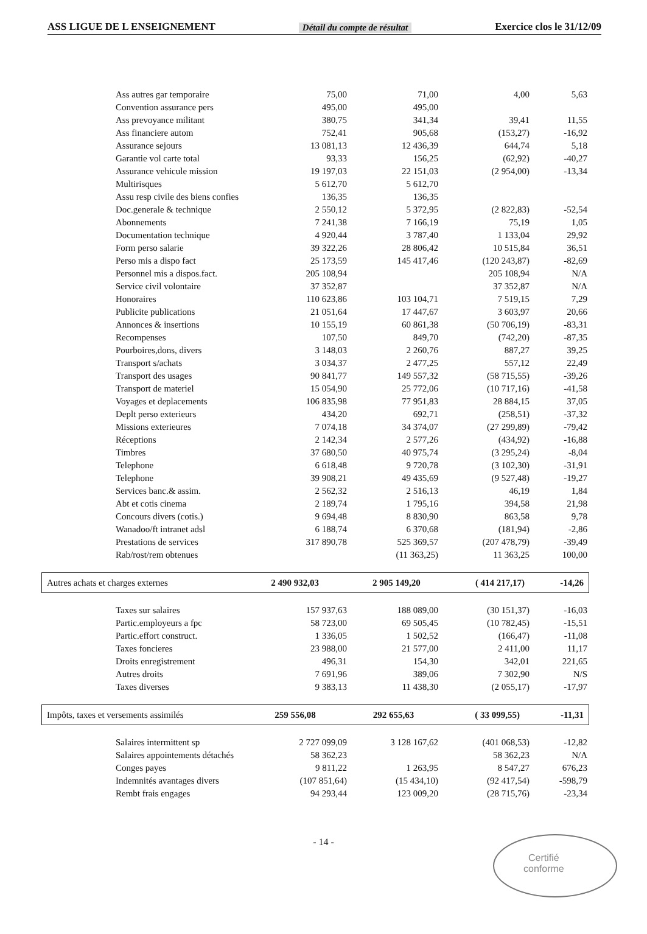ASS LIGUE DE L ENSEIGNEMENT Détail du compte de résultat Exercice clos le 31/12/09
| Ass autres gar temporaire | 75,00 | 71,00 | 4,00 | 5,63 |
| Convention assurance pers | 495,00 | 495,00 | | |
| Ass prevoyance militant | 380,75 | 341,34 | 39,41 | 11,55 |
| Ass financiere autom | 752,41 | 905,68 | (153,27) | -16,92 |
| Assurance sejours | 13 081,13 | 12 436,39 | 644,74 | 5,18 |
| Garantie vol carte total | 93,33 | 156,25 | (62,92) | -40,27 |
| Assurance vehicule mission | 19 197,03 | 22 151,03 | (2 954,00) | -13,34 |
| Multirisques | 5 612,70 | 5 612,70 | | |
| Assu resp civile des biens confies | 136,35 | 136,35 | | |
| Doc.generale & technique | 2 550,12 | 5 372,95 | (2 822,83) | -52,54 |
| Abonnements | 7 241,38 | 7 166,19 | 75,19 | 1,05 |
| Documentation technique | 4 920,44 | 3 787,40 | 1 133,04 | 29,92 |
| Form perso salarie | 39 322,26 | 28 806,42 | 10 515,84 | 36,51 |
| Perso mis a dispo fact | 25 173,59 | 145 417,46 | (120 243,87) | -82,69 |
| Personnel mis a dispos.fact. | 205 108,94 | | 205 108,94 | N/A |
| Service civil volontaire | 37 352,87 | | 37 352,87 | N/A |
| Honoraires | 110 623,86 | 103 104,71 | 7 519,15 | 7,29 |
| Publicite publications | 21 051,64 | 17 447,67 | 3 603,97 | 20,66 |
| Annonces & insertions | 10 155,19 | 60 861,38 | (50 706,19) | -83,31 |
| Recompenses | 107,50 | 849,70 | (742,20) | -87,35 |
| Pourboires,dons, divers | 3 148,03 | 2 260,76 | 887,27 | 39,25 |
| Transport s/achats | 3 034,37 | 2 477,25 | 557,12 | 22,49 |
| Transport des usages | 90 841,77 | 149 557,32 | (58 715,55) | -39,26 |
| Transport de materiel | 15 054,90 | 25 772,06 | (10 717,16) | -41,58 |
| Voyages et deplacements | 106 835,98 | 77 951,83 | 28 884,15 | 37,05 |
| Deplt perso exterieurs | 434,20 | 692,71 | (258,51) | -37,32 |
| Missions exterieures | 7 074,18 | 34 374,07 | (27 299,89) | -79,42 |
| Réceptions | 2 142,34 | 2 577,26 | (434,92) | -16,88 |
| Timbres | 37 680,50 | 40 975,74 | (3 295,24) | -8,04 |
| Telephone | 6 618,48 | 9 720,78 | (3 102,30) | -31,91 |
| Telephone | 39 908,21 | 49 435,69 | (9 527,48) | -19,27 |
| Services banc.& assim. | 2 562,32 | 2 516,13 | 46,19 | 1,84 |
| Abt et cotis cinema | 2 189,74 | 1 795,16 | 394,58 | 21,98 |
| Concours divers (cotis.) | 9 694,48 | 8 830,90 | 863,58 | 9,78 |
| Wanadoo/ft intranet adsl | 6 188,74 | 6 370,68 | (181,94) | -2,86 |
| Prestations de services | 317 890,78 | 525 369,57 | (207 478,79) | -39,49 |
| Rab/rost/rem obtenues | | (11 363,25) | 11 363,25 | 100,00 |
| Autres achats et charges externes | 2 490 932,03 | 2 905 149,20 | ( 414 217,17) | -14,26 |
| Taxes sur salaires | 157 937,63 | 188 089,00 | (30 151,37) | -16,03 |
| Partic.employeurs a fpc | 58 723,00 | 69 505,45 | (10 782,45) | -15,51 |
| Partic.effort construct. | 1 336,05 | 1 502,52 | (166,47) | -11,08 |
| Taxes foncieres | 23 988,00 | 21 577,00 | 2 411,00 | 11,17 |
| Droits enregistrement | 496,31 | 154,30 | 342,01 | 221,65 |
| Autres droits | 7 691,96 | 389,06 | 7 302,90 | N/S |
| Taxes diverses | 9 383,13 | 11 438,30 | (2 055,17) | -17,97 |
| Impôts, taxes et versements assimilés | 259 556,08 | 292 655,63 | ( 33 099,55) | -11,31 |
| Salaires intermittent sp | 2 727 099,09 | 3 128 167,62 | (401 068,53) | -12,82 |
| Salaires appointements détachés | 58 362,23 | | 58 362,23 | N/A |
| Conges payes | 9 811,22 | 1 263,95 | 8 547,27 | 676,23 |
| Indemnités avantages divers | (107 851,64) | (15 434,10) | (92 417,54) | -598,79 |
| Rembt frais engages | 94 293,44 | 123 009,20 | (28 715,76) | -23,34 |
- 14 -
Certifié
conforme